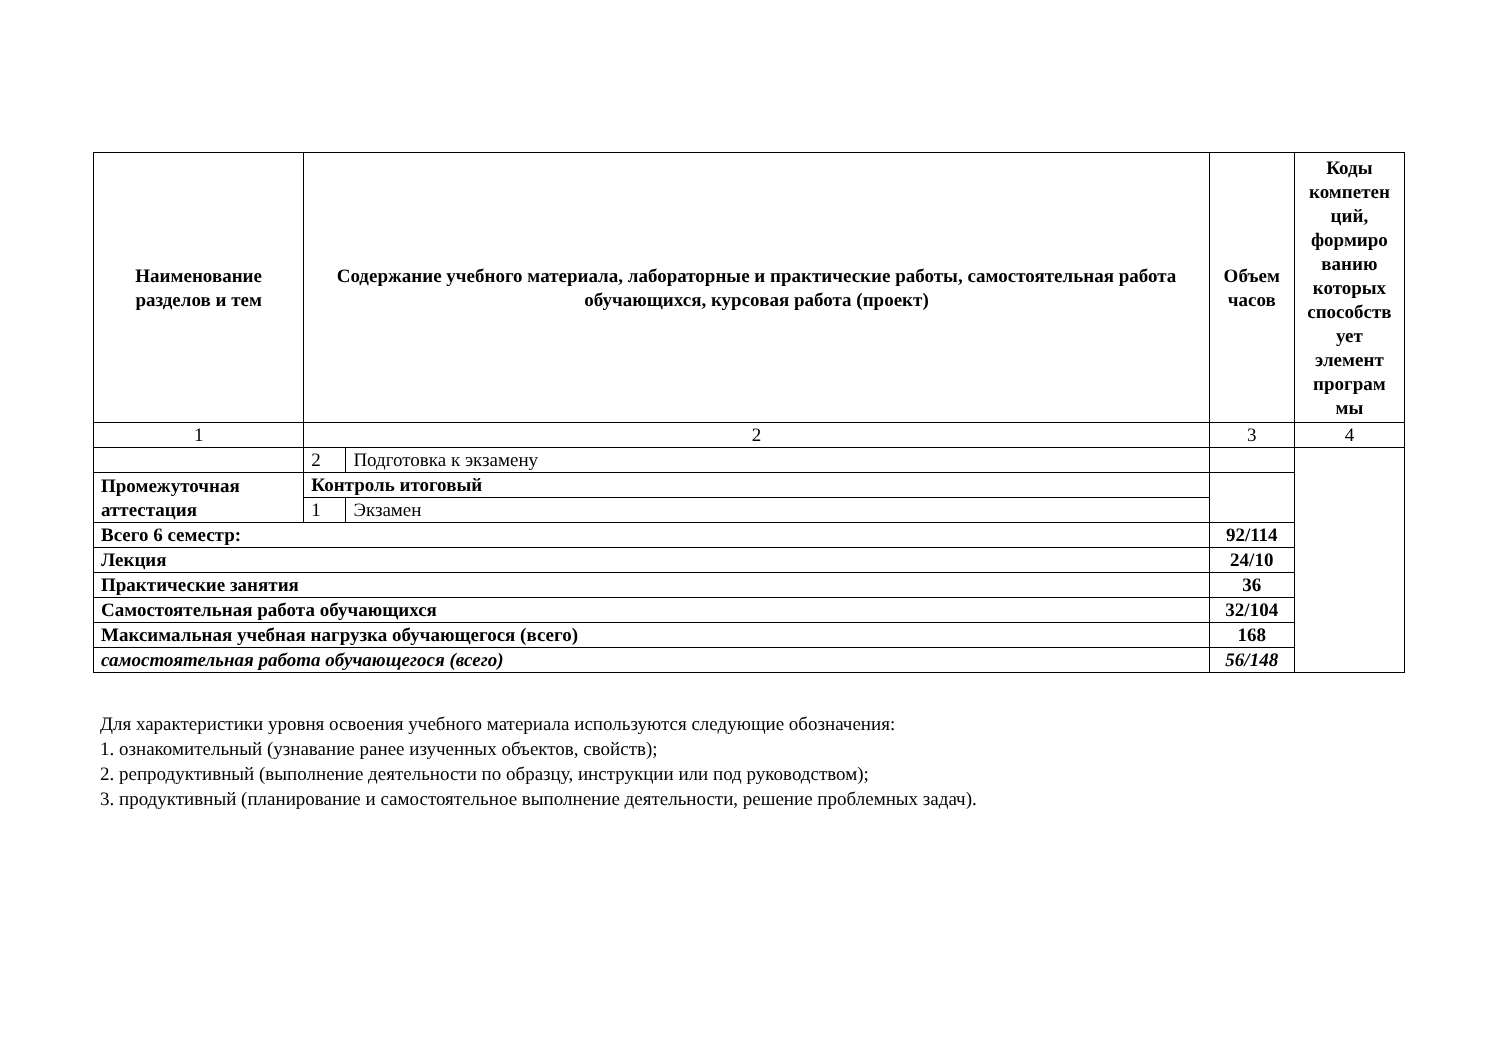| Наименование разделов и тем | Содержание учебного материала, лабораторные и практические работы, самостоятельная работа обучающихся, курсовая работа (проект) | | Объем часов | Коды компетен ций, формиро ванию которых способств ует элемент програм мы |
| --- | --- | --- | --- | --- |
| 1 | 2 | | 3 | 4 |
| | 2 | Подготовка к экзамену | | |
| Промежуточная аттестация | Контроль итоговый | | | |
| | 1 | Экзамен | | |
| Всего 6 семестр: | | | 92/114 | |
| Лекция | | | 24/10 | |
| Практические занятия | | | 36 | |
| Самостоятельная работа обучающихся | | | 32/104 | |
| Максимальная учебная нагрузка обучающегося (всего) | | | 168 | |
| самостоятельная работа обучающегося (всего) | | | 56/148 | |
Для характеристики уровня освоения учебного материала используются следующие обозначения:
1. ознакомительный (узнавание ранее изученных объектов, свойств);
2. репродуктивный (выполнение деятельности по образцу, инструкции или под руководством);
3. продуктивный (планирование и самостоятельное выполнение деятельности, решение проблемных задач).